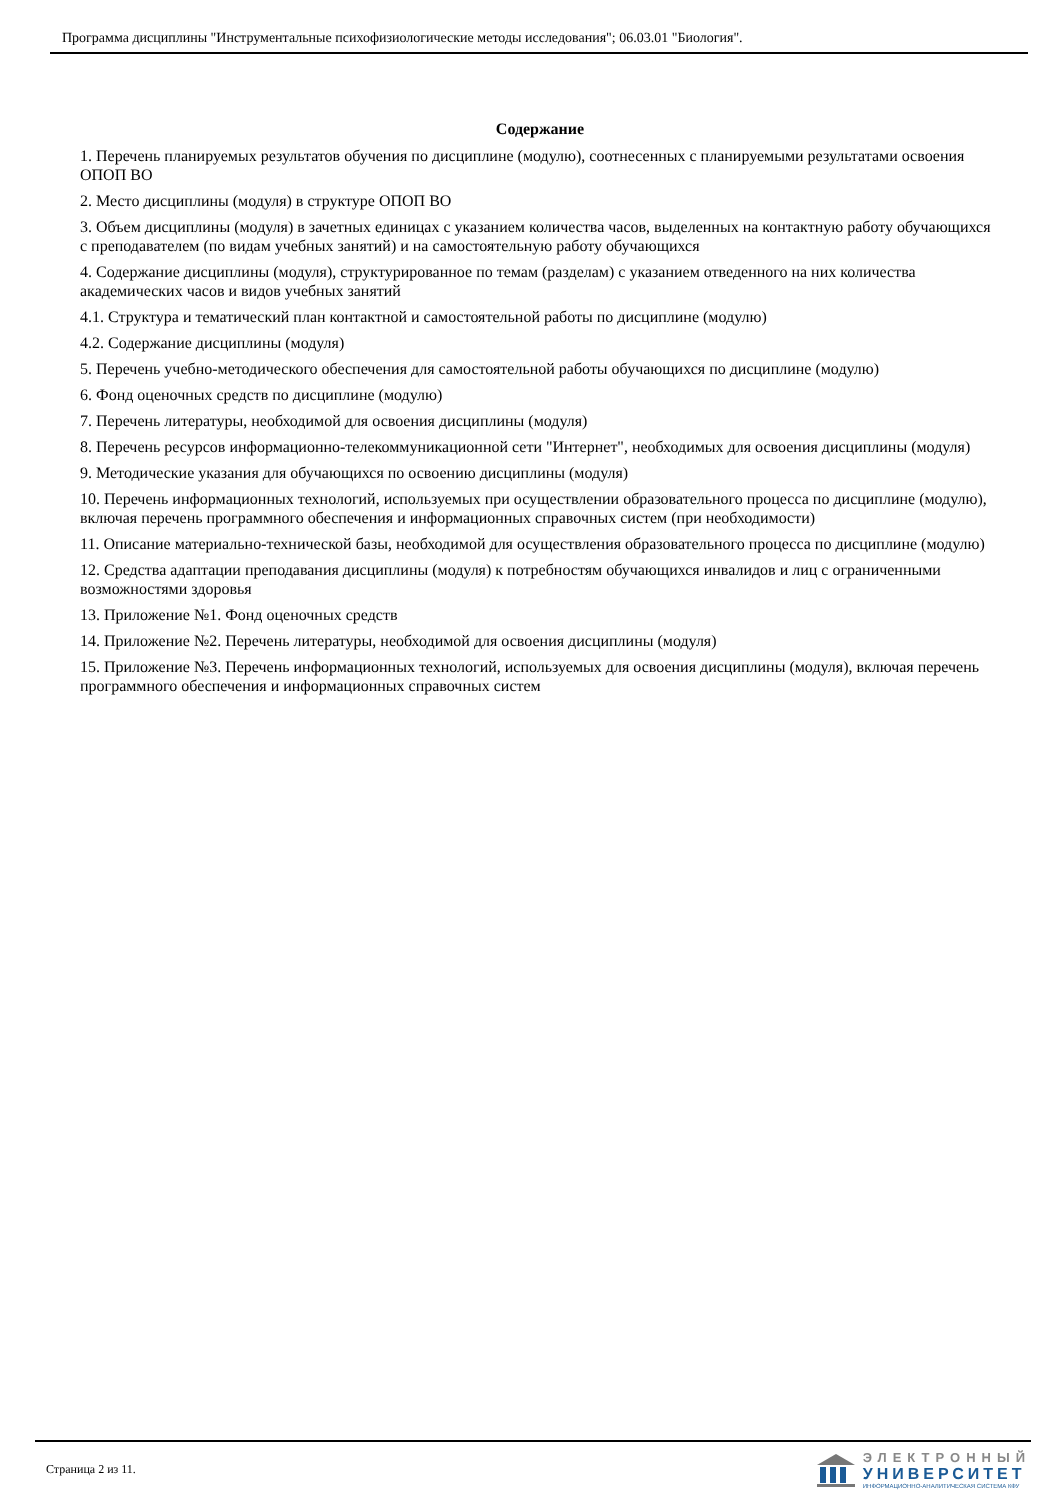Программа дисциплины "Инструментальные психофизиологические методы исследования"; 06.03.01 "Биология".
Содержание
1. Перечень планируемых результатов обучения по дисциплине (модулю), соотнесенных с планируемыми результатами освоения ОПОП ВО
2. Место дисциплины (модуля) в структуре ОПОП ВО
3. Объем дисциплины (модуля) в зачетных единицах с указанием количества часов, выделенных на контактную работу обучающихся с преподавателем (по видам учебных занятий) и на самостоятельную работу обучающихся
4. Содержание дисциплины (модуля), структурированное по темам (разделам) с указанием отведенного на них количества академических часов и видов учебных занятий
4.1. Структура и тематический план контактной и самостоятельной работы по дисциплине (модулю)
4.2. Содержание дисциплины (модуля)
5. Перечень учебно-методического обеспечения для самостоятельной работы обучающихся по дисциплине (модулю)
6. Фонд оценочных средств по дисциплине (модулю)
7. Перечень литературы, необходимой для освоения дисциплины (модуля)
8. Перечень ресурсов информационно-телекоммуникационной сети "Интернет", необходимых для освоения дисциплины (модуля)
9. Методические указания для обучающихся по освоению дисциплины (модуля)
10. Перечень информационных технологий, используемых при осуществлении образовательного процесса по дисциплине (модулю), включая перечень программного обеспечения и информационных справочных систем (при необходимости)
11. Описание материально-технической базы, необходимой для осуществления образовательного процесса по дисциплине (модулю)
12. Средства адаптации преподавания дисциплины (модуля) к потребностям обучающихся инвалидов и лиц с ограниченными возможностями здоровья
13. Приложение №1. Фонд оценочных средств
14. Приложение №2. Перечень литературы, необходимой для освоения дисциплины (модуля)
15. Приложение №3. Перечень информационных технологий, используемых для освоения дисциплины (модуля), включая перечень программного обеспечения и информационных справочных систем
Страница 2 из 11.
ЭЛЕКТРОННЫЙ
УНИВЕРСИТЕТ
ИНФОРМАЦИОННО-АНАЛИТИЧЕСКАЯ СИСТЕМА КФУ